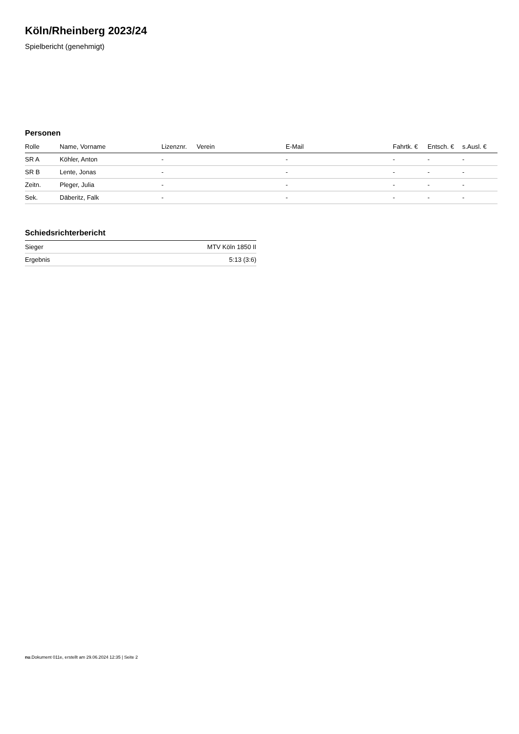Köln/Rheinberg 2023/24
Spielbericht (genehmigt)
Personen
| Rolle | Name, Vorname | Lizenznr. | Verein | E-Mail | Fahrtk. € | Entsch. € | s.Ausl. € |
| --- | --- | --- | --- | --- | --- | --- | --- |
| SR A | Köhler, Anton | - | | - | - | - | - |
| SR B | Lente, Jonas | - | | - | - | - | - |
| Zeitn. | Pleger, Julia | - | | - | - | - | - |
| Sek. | Däberitz, Falk | - | | - | - | - | - |
Schiedsrichterbericht
| Sieger | MTV Köln 1850 II |
| Ergebnis | 5:13 (3:6) |
nu.Dokument 011e, erstellt am 29.06.2024 12:35 | Seite 2